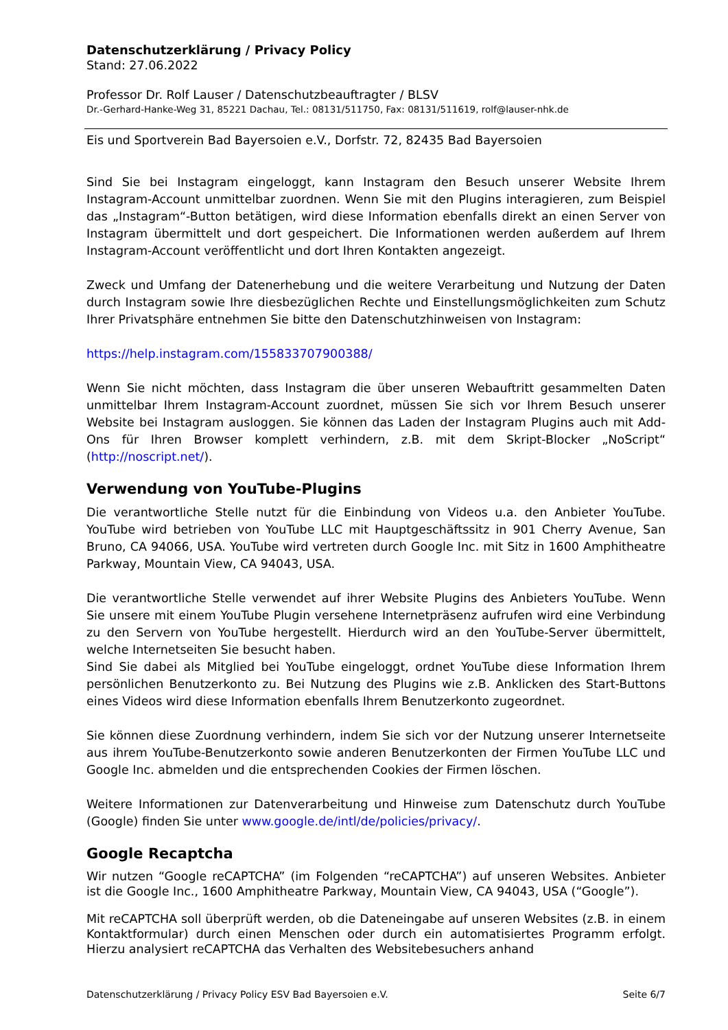Datenschutzerklärung / Privacy Policy
Stand: 27.06.2022
Professor Dr. Rolf Lauser / Datenschutzbeauftragter / BLSV
Dr.-Gerhard-Hanke-Weg 31, 85221 Dachau, Tel.: 08131/511750, Fax: 08131/511619, rolf@lauser-nhk.de
Eis und Sportverein Bad Bayersoien e.V., Dorfstr. 72, 82435 Bad Bayersoien
Sind Sie bei Instagram eingeloggt, kann Instagram den Besuch unserer Website Ihrem Instagram-Account unmittelbar zuordnen. Wenn Sie mit den Plugins interagieren, zum Beispiel das „Instagram“-Button betätigen, wird diese Information ebenfalls direkt an einen Server von Instagram übermittelt und dort gespeichert. Die Informationen werden außerdem auf Ihrem Instagram-Account veröffentlicht und dort Ihren Kontakten angezeigt.
Zweck und Umfang der Datenerhebung und die weitere Verarbeitung und Nutzung der Daten durch Instagram sowie Ihre diesbezüglichen Rechte und Einstellungsmöglichkeiten zum Schutz Ihrer Privatsphäre entnehmen Sie bitte den Datenschutzhinweisen von Instagram:
https://help.instagram.com/155833707900388/
Wenn Sie nicht möchten, dass Instagram die über unseren Webauftritt gesammelten Daten unmittelbar Ihrem Instagram-Account zuordnet, müssen Sie sich vor Ihrem Besuch unserer Website bei Instagram ausloggen. Sie können das Laden der Instagram Plugins auch mit Add-Ons für Ihren Browser komplett verhindern, z.B. mit dem Skript-Blocker „NoScript“ (http://noscript.net/).
Verwendung von YouTube-Plugins
Die verantwortliche Stelle nutzt für die Einbindung von Videos u.a. den Anbieter YouTube. YouTube wird betrieben von YouTube LLC mit Hauptgeschäftssitz in 901 Cherry Avenue, San Bruno, CA 94066, USA. YouTube wird vertreten durch Google Inc. mit Sitz in 1600 Amphitheatre Parkway, Mountain View, CA 94043, USA.
Die verantwortliche Stelle verwendet auf ihrer Website Plugins des Anbieters YouTube. Wenn Sie unsere mit einem YouTube Plugin versehene Internetpräsenz aufrufen wird eine Verbindung zu den Servern von YouTube hergestellt. Hierdurch wird an den YouTube-Server übermittelt, welche Internetseiten Sie besucht haben.
Sind Sie dabei als Mitglied bei YouTube eingeloggt, ordnet YouTube diese Information Ihrem persönlichen Benutzerkonto zu. Bei Nutzung des Plugins wie z.B. Anklicken des Start-Buttons eines Videos wird diese Information ebenfalls Ihrem Benutzerkonto zugeordnet.
Sie können diese Zuordnung verhindern, indem Sie sich vor der Nutzung unserer Internetseite aus ihrem YouTube-Benutzerkonto sowie anderen Benutzerkonten der Firmen YouTube LLC und Google Inc. abmelden und die entsprechenden Cookies der Firmen löschen.
Weitere Informationen zur Datenverarbeitung und Hinweise zum Datenschutz durch YouTube (Google) finden Sie unter www.google.de/intl/de/policies/privacy/.
Google Recaptcha
Wir nutzen “Google reCAPTCHA” (im Folgenden “reCAPTCHA”) auf unseren Websites. Anbieter ist die Google Inc., 1600 Amphitheatre Parkway, Mountain View, CA 94043, USA (“Google”).
Mit reCAPTCHA soll überprüft werden, ob die Dateneingabe auf unseren Websites (z.B. in einem Kontaktformular) durch einen Menschen oder durch ein automatisiertes Programm erfolgt. Hierzu analysiert reCAPTCHA das Verhalten des Websitebesuchers anhand
Datenschutzerklärung / Privacy Policy ESV Bad Bayersoien e.V. Seite 6/7